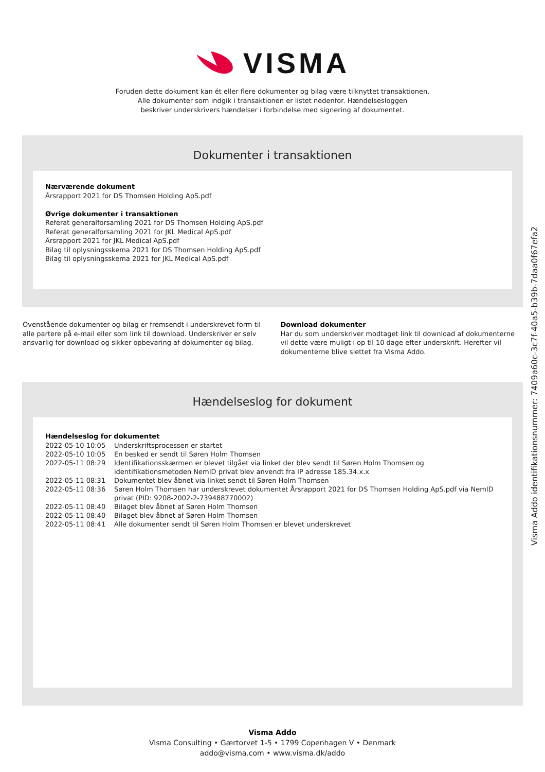VISMA
Foruden dette dokument kan ét eller flere dokumenter og bilag være tilknyttet transaktionen.
Alle dokumenter som indgik i transaktionen er listet nedenfor. Hændelsesloggen
beskriver underskrivers hændelser i forbindelse med signering af dokumentet.
Dokumenter i transaktionen
Nærværende dokument
Årsrapport 2021 for DS Thomsen Holding ApS.pdf
Øvrige dokumenter i transaktionen
Referat generalforsamling 2021 for DS Thomsen Holding ApS.pdf
Referat generalforsamling 2021 for JKL Medical ApS.pdf
Årsrapport 2021 for JKL Medical ApS.pdf
Bilag til oplysningsskema 2021 for DS Thomsen Holding ApS.pdf
Bilag til oplysningsskema 2021 for JKL Medical ApS.pdf
Ovenstående dokumenter og bilag er fremsendt i underskrevet form til alle partere på e-mail eller som link til download. Underskriver er selv ansvarlig for download og sikker opbevaring af dokumenter og bilag.
Download dokumenter
Har du som underskriver modtaget link til download af dokumenterne vil dette være muligt i op til 10 dage efter underskrift. Herefter vil dokumenterne blive slettet fra Visma Addo.
Hændelseslog for dokument
Hændelseslog for dokumentet
| 2022-05-10 10:05 | Underskriftsprocessen er startet |
| 2022-05-10 10:05 | En besked er sendt til Søren Holm Thomsen |
| 2022-05-11 08:29 | Identifikationsskærmen er blevet tilgået via linket der blev sendt til Søren Holm Thomsen og identifikationsmetoden NemID privat blev anvendt fra IP adresse 185.34.x.x |
| 2022-05-11 08:31 | Dokumentet blev åbnet via linket sendt til Søren Holm Thomsen |
| 2022-05-11 08:36 | Søren Holm Thomsen har underskrevet dokumentet Årsrapport 2021 for DS Thomsen Holding ApS.pdf via NemID privat (PID: 9208-2002-2-739488770002) |
| 2022-05-11 08:40 | Bilaget blev åbnet af Søren Holm Thomsen |
| 2022-05-11 08:40 | Bilaget blev åbnet af Søren Holm Thomsen |
| 2022-05-11 08:41 | Alle dokumenter sendt til Søren Holm Thomsen er blevet underskrevet |
Visma Addo
Visma Consulting • Gærtorvet 1-5 • 1799 Copenhagen V • Denmark
addo@visma.com • www.visma.dk/addo
Visma Addo identifikationsnummer: 7409a60c-3c7f-40a5-b39b-7daa0f67efa2